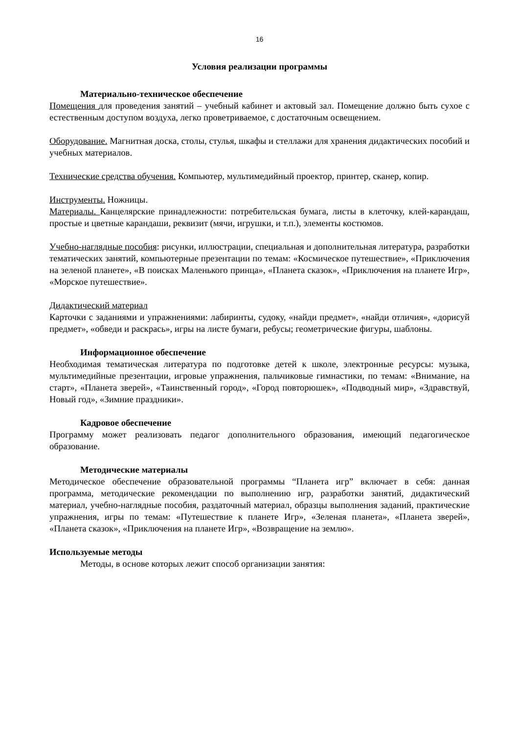16
Условия реализации программы
Материально-техническое обеспечение
Помещения для проведения занятий – учебный кабинет и актовый зал. Помещение должно быть сухое с естественным доступом воздуха, легко проветриваемое, с достаточным освещением.
Оборудование. Магнитная доска, столы, стулья, шкафы и стеллажи для хранения дидактических пособий и учебных материалов.
Технические средства обучения. Компьютер, мультимедийный проектор, принтер, сканер, копир.
Инструменты. Ножницы.
Материалы. Канцелярские принадлежности: потребительская бумага, листы в клеточку, клей-карандаш, простые и цветные карандаши, реквизит (мячи, игрушки, и т.п.), элементы костюмов.
Учебно-наглядные пособия: рисунки, иллюстрации, специальная и дополнительная литература, разработки тематических занятий, компьютерные презентации по темам: «Космическое путешествие», «Приключения на зеленой планете», «В поисках Маленького принца», «Планета сказок», «Приключения на планете Игр», «Морское путешествие».
Дидактический материал
Карточки с заданиями и упражнениями: лабиринты, судоку, «найди предмет», «найди отличия», «дорисуй предмет», «обведи и раскрась», игры на листе бумаги, ребусы; геометрические фигуры, шаблоны.
Информационное обеспечение
Необходимая тематическая литература по подготовке детей к школе, электронные ресурсы: музыка, мультимедийные презентации, игровые упражнения, пальчиковые гимнастики, по темам: «Внимание, на старт», «Планета зверей», «Таинственный город», «Город повторюшек», «Подводный мир», «Здравствуй, Новый год», «Зимние праздники».
Кадровое обеспечение
Программу может реализовать педагог дополнительного образования, имеющий педагогическое образование.
Методические материалы
Методическое обеспечение образовательной программы “Планета игр” включает в себя: данная программа, методические рекомендации по выполнению игр, разработки занятий, дидактический материал, учебно-наглядные пособия, раздаточный материал, образцы выполнения заданий, практические упражнения, игры по темам: «Путешествие к планете Игр», «Зеленая планета», «Планета зверей», «Планета сказок», «Приключения на планете Игр», «Возвращение на землю».
Используемые методы
Методы, в основе которых лежит способ организации занятия: